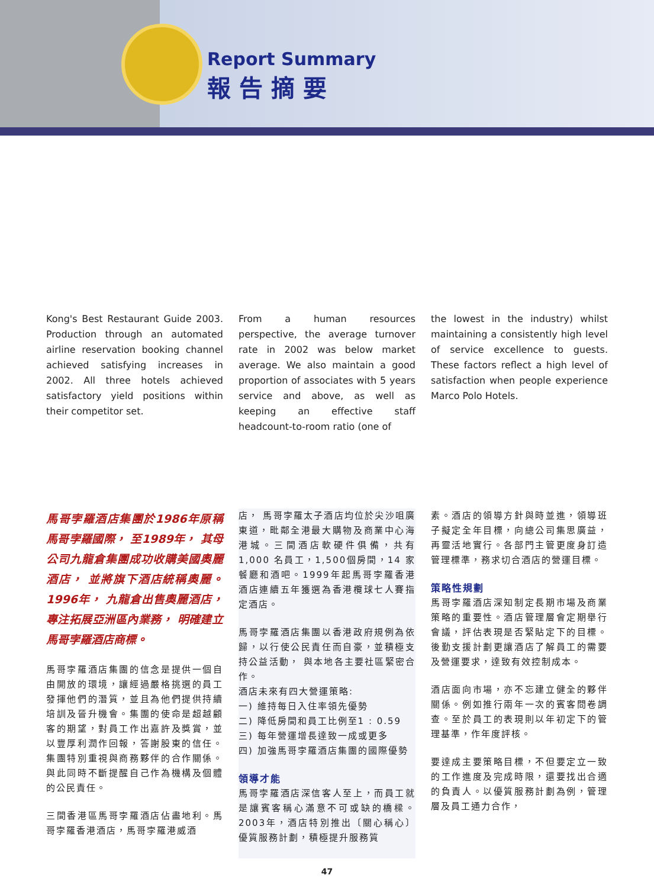Report Summary
報告摘要
Kong's Best Restaurant Guide 2003. Production through an automated airline reservation booking channel achieved satisfying increases in 2002. All three hotels achieved satisfactory yield positions within their competitor set.
From a human resources perspective, the average turnover rate in 2002 was below market average. We also maintain a good proportion of associates with 5 years service and above, as well as keeping an effective staff headcount-to-room ratio (one of
the lowest in the industry) whilst maintaining a consistently high level of service excellence to guests. These factors reflect a high level of satisfaction when people experience Marco Polo Hotels.
馬哥孛羅酒店集團於1986年原稱馬哥孛羅國際， 至1989年， 其母公司九龍倉集團成功收購美國奧麗酒店， 並將旗下酒店統稱奧麗。1996年， 九龍倉出售奧麗酒店， 專注拓展亞洲區內業務， 明確建立馬哥孛羅酒店商標。
馬哥孛羅酒店集團的信念是提供一個自由開放的環境，讓經過嚴格挑選的員工發揮他們的潛質，並且為他們提供持續培訓及晉升機會。集團的使命是超越顧客的期望，對員工作出嘉許及獎賞，並以豐厚利潤作回報，答謝股東的信任。集團特別重視與商務夥伴的合作關係。與此同時不斷提醒自己作為機構及個體的公民責任。
三間香港區馬哥孛羅酒店佔盡地利。馬哥孛羅香港酒店，馬哥孛羅港威酒
店， 馬哥孛羅太子酒店均位於尖沙咀廣東道，毗鄰全港最大購物及商業中心海港城。三間酒店軟硬件俱備，共有1,000 名員工，1,500個房間，14 家餐廳和酒吧。1999年起馬哥孛羅香港酒店連續五年獲選為香港欖球七人賽指定酒店。
馬哥孛羅酒店集團以香港政府規例為依歸，以行使公民責任而自豪，並積極支持公益活動， 與本地各主要社區緊密合作。
酒店未來有四大營運策略:
一) 維持每日入住率領先優勢
二) 降低房間和員工比例至1 : 0.59
三) 每年營運增長達致一成或更多
四) 加強馬哥孛羅酒店集團的國際優勢
領導才能
馬哥孛羅酒店深信客人至上，而員工就是讓賓客稱心滿意不可或缺的橋樑。2003年，酒店特別推出〔關心稱心〕優質服務計劃，積極提升服務質
素。酒店的領導方針與時並進，領導班子擬定全年目標，向總公司集思廣益，再靈活地實行。各部門主管更度身訂造管理標準，務求切合酒店的營運目標。
策略性規劃
馬哥孛羅酒店深知制定長期市場及商業策略的重要性。酒店管理層會定期舉行會議，評估表現是否緊貼定下的目標。後勤支援計劃更讓酒店了解員工的需要及營運要求，達致有效控制成本。
酒店面向市場，亦不忘建立健全的夥伴關係。例如推行兩年一次的賓客問卷調查。至於員工的表現則以年初定下的管理基準，作年度評核。
要達成主要策略目標，不但要定立一致的工作進度及完成時限，還要找出合適的負責人。以優質服務計劃為例，管理層及員工通力合作，
47